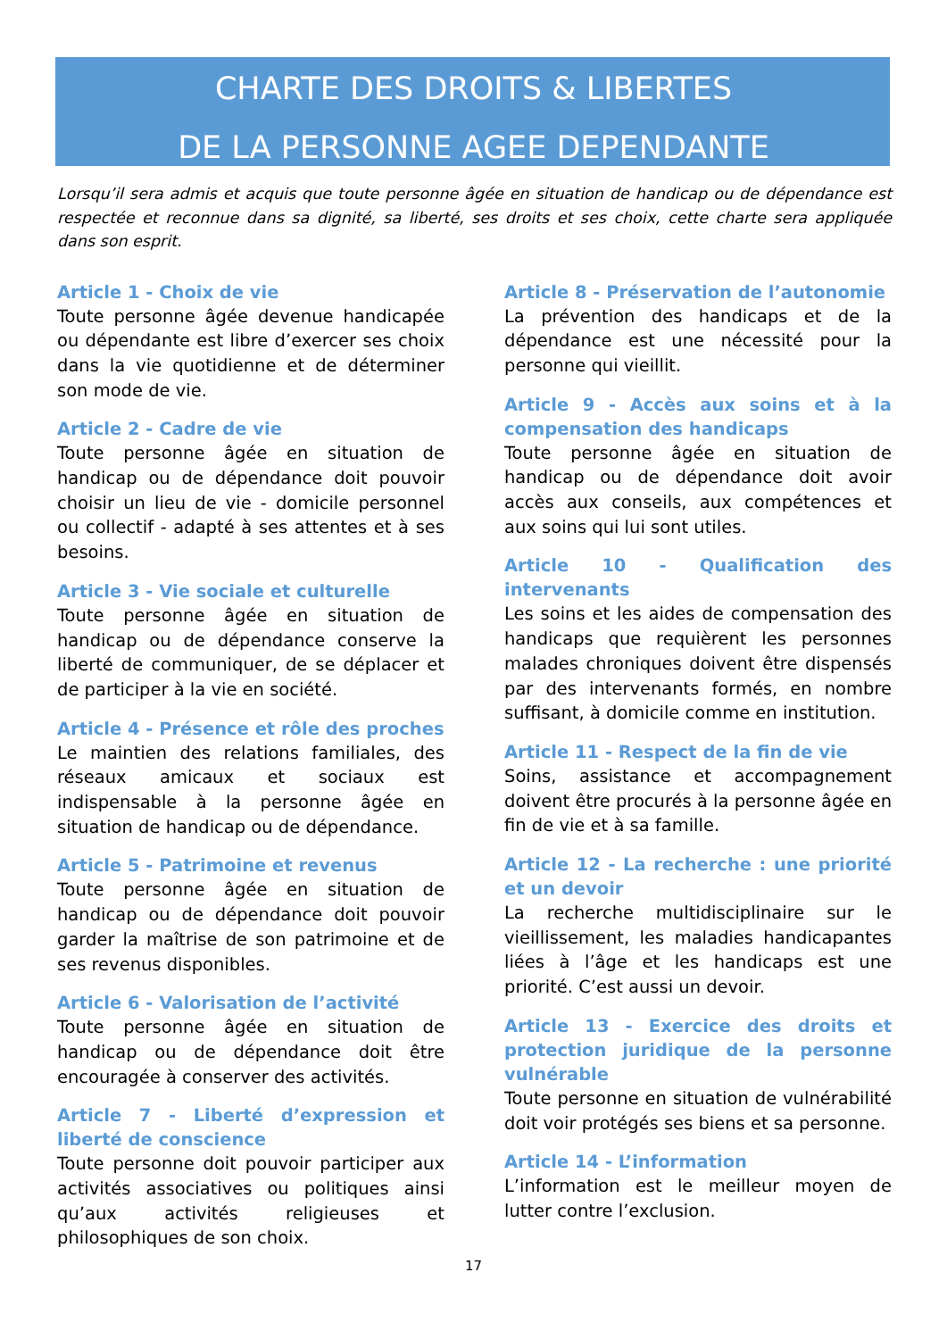CHARTE DES DROITS & LIBERTES
DE LA PERSONNE AGEE DEPENDANTE
Lorsqu’il sera admis et acquis que toute personne âgée en situation de handicap ou de dépendance est respectée et reconnue dans sa dignité, sa liberté, ses droits et ses choix, cette charte sera appliquée dans son esprit.
Article 1 - Choix de vie
Toute personne âgée devenue handicapée ou dépendante est libre d’exercer ses choix dans la vie quotidienne et de déterminer son mode de vie.
Article 2 - Cadre de vie
Toute personne âgée en situation de handicap ou de dépendance doit pouvoir choisir un lieu de vie - domicile personnel ou collectif - adapté à ses attentes et à ses besoins.
Article 3 - Vie sociale et culturelle
Toute personne âgée en situation de handicap ou de dépendance conserve la liberté de communiquer, de se déplacer et de participer à la vie en société.
Article 4 - Présence et rôle des proches
Le maintien des relations familiales, des réseaux amicaux et sociaux est indispensable à la personne âgée en situation de handicap ou de dépendance.
Article 5 - Patrimoine et revenus
Toute personne âgée en situation de handicap ou de dépendance doit pouvoir garder la maîtrise de son patrimoine et de ses revenus disponibles.
Article 6 - Valorisation de l’activité
Toute personne âgée en situation de handicap ou de dépendance doit être encouragée à conserver des activités.
Article 7 - Liberté d’expression et liberté de conscience
Toute personne doit pouvoir participer aux activités associatives ou politiques ainsi qu’aux activités religieuses et philosophiques de son choix.
Article 8 - Préservation de l’autonomie
La prévention des handicaps et de la dépendance est une nécessité pour la personne qui vieillit.
Article 9 - Accès aux soins et à la compensation des handicaps
Toute personne âgée en situation de handicap ou de dépendance doit avoir accès aux conseils, aux compétences et aux soins qui lui sont utiles.
Article 10 - Qualification des intervenants
Les soins et les aides de compensation des handicaps que requièrent les personnes malades chroniques doivent être dispensés par des intervenants formés, en nombre suffisant, à domicile comme en institution.
Article 11 - Respect de la fin de vie
Soins, assistance et accompagnement doivent être procurés à la personne âgée en fin de vie et à sa famille.
Article 12 - La recherche : une priorité et un devoir
La recherche multidisciplinaire sur le vieillissement, les maladies handicapantes liées à l’âge et les handicaps est une priorité. C’est aussi un devoir.
Article 13 - Exercice des droits et protection juridique de la personne vulnérable
Toute personne en situation de vulnérabilité doit voir protégés ses biens et sa personne.
Article 14 - L’information
L’information est le meilleur moyen de lutter contre l’exclusion.
17